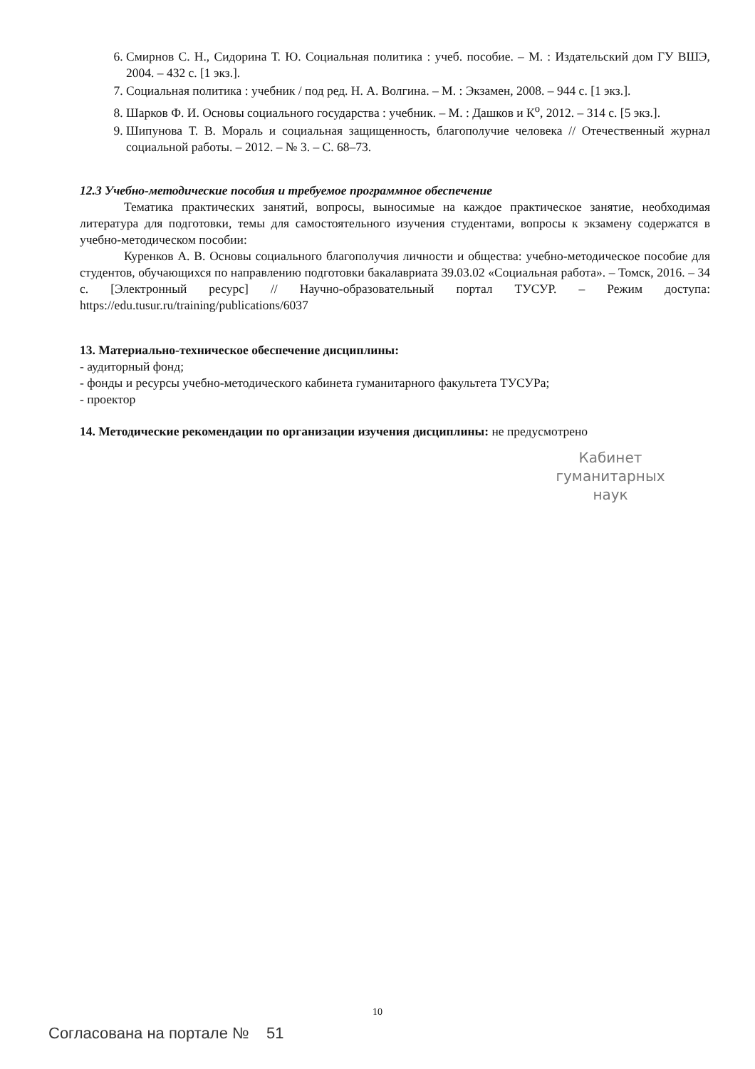6. Смирнов С. Н., Сидорина Т. Ю. Социальная политика : учеб. пособие. – М. : Издательский дом ГУ ВШЭ, 2004. – 432 с. [1 экз.].
7. Социальная политика : учебник / под ред. Н. А. Волгина. – М. : Экзамен, 2008. – 944 с. [1 экз.].
8. Шарков Ф. И. Основы социального государства : учебник. – М. : Дашков и К<sup>о</sup>, 2012. – 314 с. [5 экз.].
9. Шипунова Т. В. Мораль и социальная защищенность, благополучие человека // Отечественный журнал социальной работы. – 2012. – № 3. – С. 68–73.
12.3 Учебно-методические пособия и требуемое программное обеспечение
Тематика практических занятий, вопросы, выносимые на каждое практическое занятие, необходимая литература для подготовки, темы для самостоятельного изучения студентами, вопросы к экзамену содержатся в учебно-методическом пособии:
Куренков А. В. Основы социального благополучия личности и общества: учебно-методическое пособие для студентов, обучающихся по направлению подготовки бакалавриата 39.03.02 «Социальная работа». – Томск, 2016. – 34 с. [Электронный ресурс] // Научно-образовательный портал ТУСУР. – Режим доступа: https://edu.tusur.ru/training/publications/6037
13. Материально-техническое обеспечение дисциплины:
- аудиторный фонд;
- фонды и ресурсы учебно-методического кабинета гуманитарного факультета ТУСУРа;
- проектор
14. Методические рекомендации по организации изучения дисциплины: не предусмотрено
Кабинет
гуманитарных
наук
10
Согласована на портале № 51